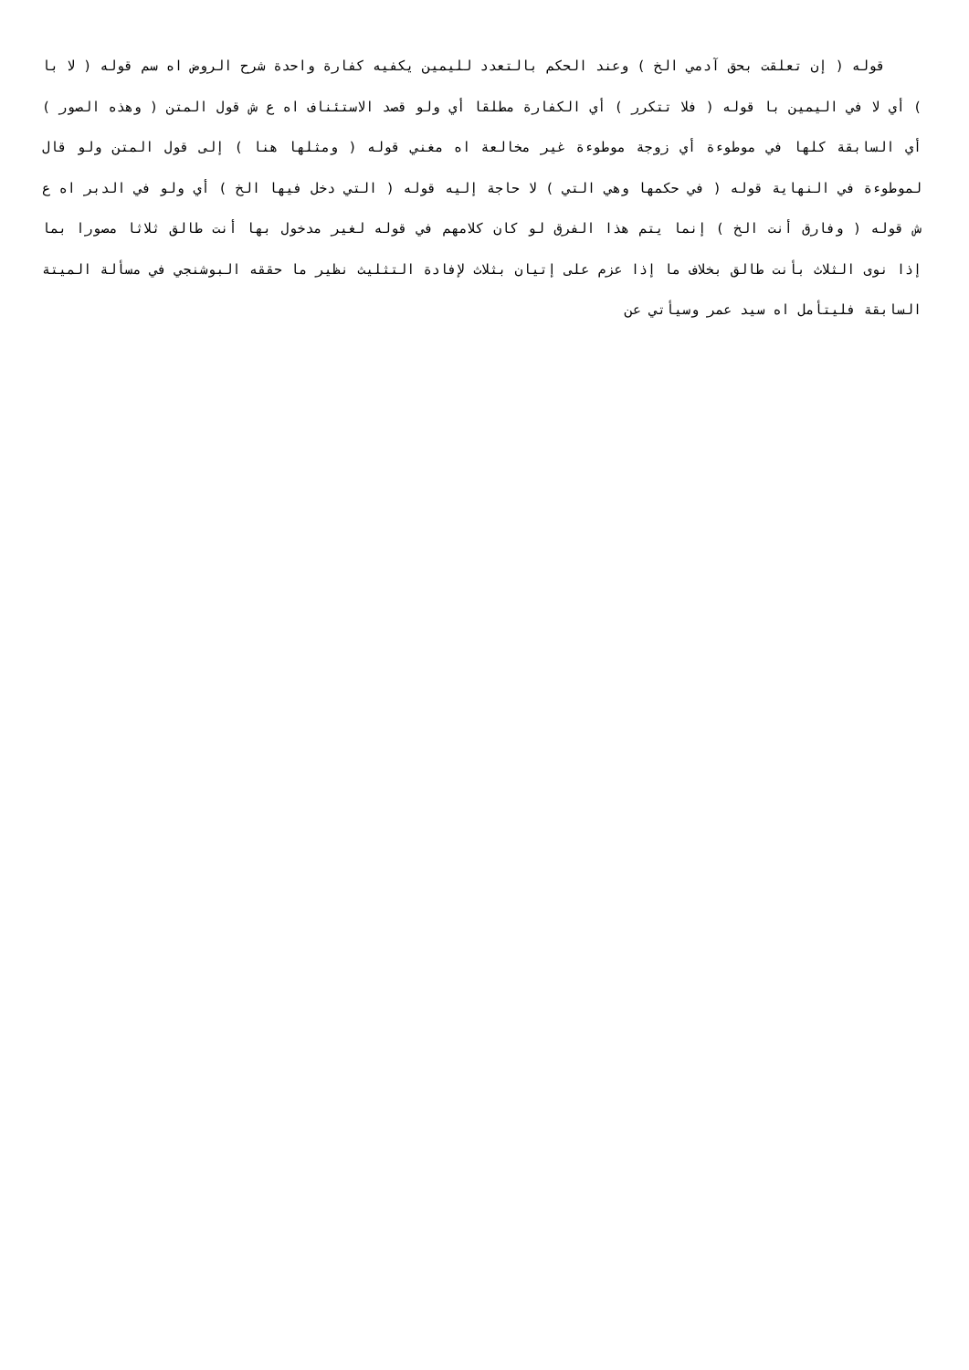قوله ( إن تعلقت بحق آدمي الخ ) وعند الحكم بالتعدد لليمين يكفيه كفارة واحدة شرح الروض اه سم قوله ( لا با ) أي لا في اليمين با قوله ( فلا تتكرر ) أي الكفارة مطلقا أي ولو قصد الاستئناف اه ع ش قول المتن ( وهذه الصور ) أي السابقة كلها في موطوءة أي زوجة موطوءة غير مخالعة اه مغني قوله ( ومثلها هنا ) إلى قول المتن ولو قال لموطوءة في النهاية قوله ( في حكمها وهي التي ) لا حاجة إليه قوله ( التي دخل فيها الخ ) أي ولو في الدبر اه ع ش قوله ( وفارق أنت الخ ) إنما يتم هذا الفرق لو كان كلامهم في قوله لغير مدخول بها أنت طالق ثلاثا مصورا بما إذا نوى الثلاث بأنت طالق بخلاف ما إذا عزم على إتيان بثلاث لإفادة التثليث نظير ما حققه البوشنجي في مسألة الميتة السابقة فليتأمل اه سيد عمر وسيأتي عن